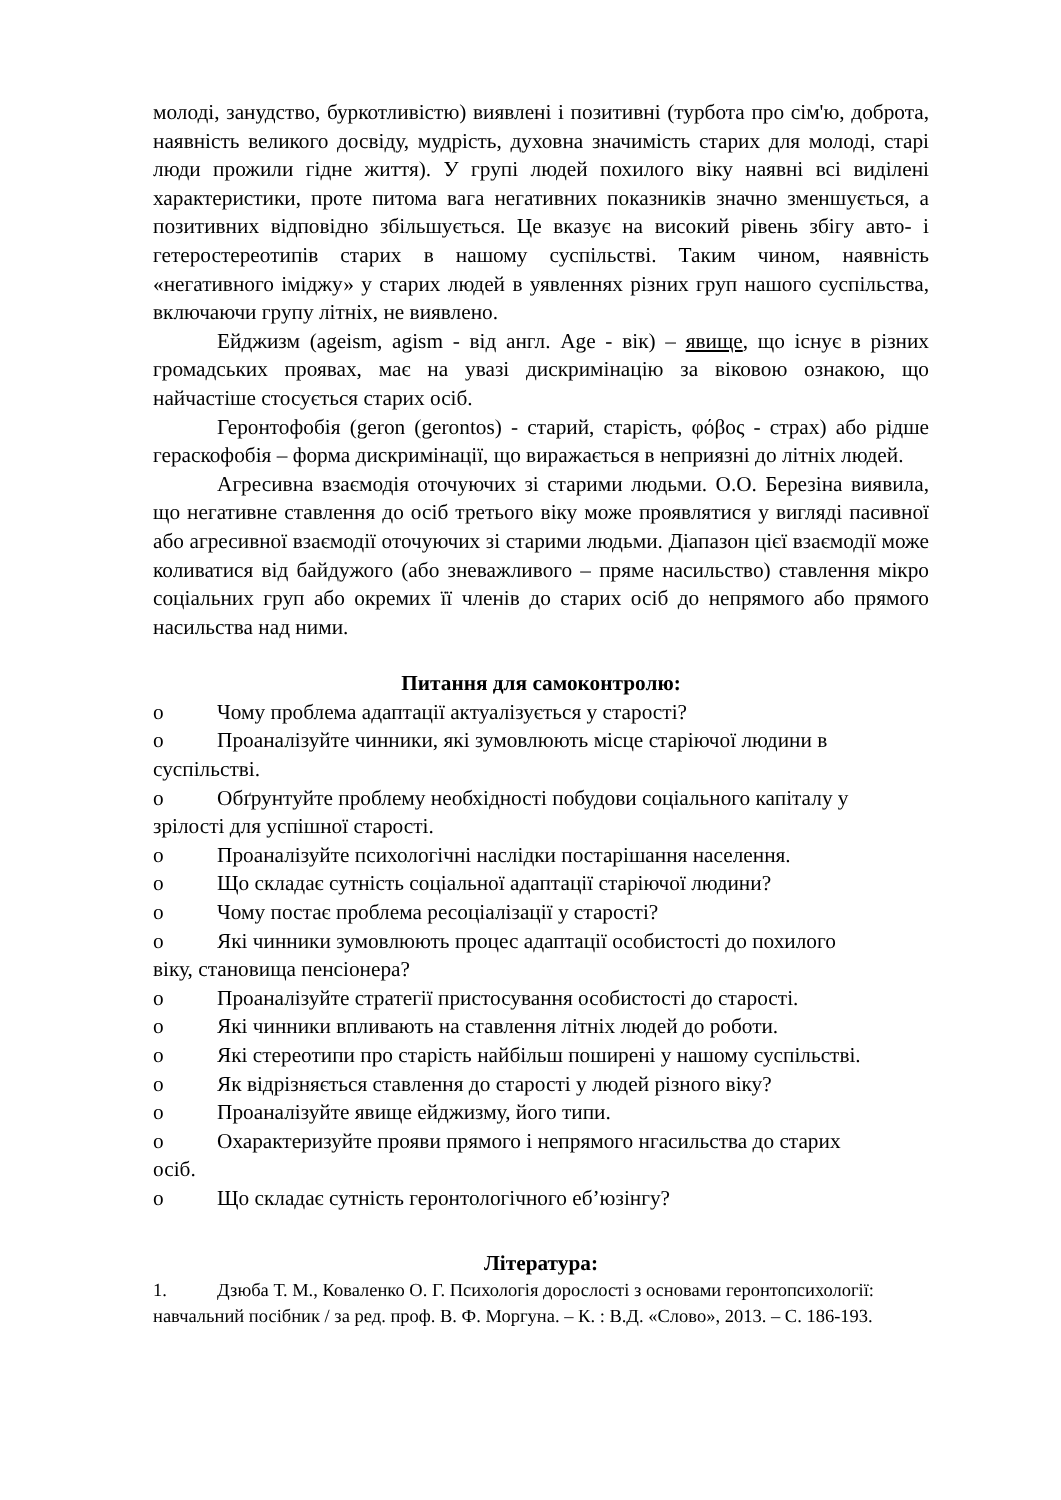молоді, занудство, буркотливістю) виявлені і позитивні (турбота про сім'ю, доброта, наявність великого досвіду, мудрість, духовна значимість старих для молоді, старі люди прожили гідне життя). У групі людей похилого віку наявні всі виділені характеристики, проте питома вага негативних показників значно зменшується, а позитивних відповідно збільшується. Це вказує на високий рівень збігу авто- і гетеростереотипів старих в нашому суспільстві. Таким чином, наявність «негативного іміджу» у старих людей в уявленнях різних груп нашого суспільства, включаючи групу літніх, не виявлено.
Ейджизм (ageism, agism - від англ. Age - вік) – явище, що існує в різних громадських проявах, має на увазі дискримінацію за віковою ознакою, що найчастіше стосується старих осіб.
Геронтофобія (geron (gerontos) - старий, старість, φόβος - страх) або рідше гераскофобія – форма дискримінації, що виражається в неприязні до літніх людей.
Агресивна взаємодія оточуючих зі старими людьми. О.О. Березіна виявила, що негативне ставлення до осіб третього віку може проявлятися у вигляді пасивної або агресивної взаємодії оточуючих зі старими людьми. Діапазон цієї взаємодії може коливатися від байдужого (або зневажливого – пряме насильство) ставлення мікро соціальних груп або окремих її членів до старих осіб до непрямого або прямого насильства над ними.
Питання для самоконтролю:
o Чому проблема адаптації актуалізується у старості?
o Проаналізуйте чинники, які зумовлюють місце старіючої людини в
суспільстві.
o Обґрунтуйте проблему необхідності побудови соціального капіталу у
зрілості для успішної старості.
o Проаналізуйте психологічні наслідки постарішання населення.
o Що складає сутність соціальної адаптації старіючої людини?
o Чому постає проблема ресоціалізації у старості?
o Які чинники зумовлюють процес адаптації особистості до похилого
віку, становища пенсіонера?
o Проаналізуйте стратегії пристосування особистості до старості.
o Які чинники впливають на ставлення літніх людей до роботи.
o Які стереотипи про старість найбільш поширені у нашому суспільстві.
o Як відрізняється ставлення до старості у людей різного віку?
o Проаналізуйте явище ейджизму, його типи.
o Охарактеризуйте прояви прямого і непрямого нгасильства до старих
осіб.
o Що складає сутність геронтологічного еб’юзінгу?
Література:
1. Дзюба Т. М., Коваленко О. Г. Психологія дорослості з основами геронтопсихології:
навчальний посібник / за ред. проф. В. Ф. Моргуна. – К. : В.Д. «Слово», 2013. – С. 186-193.